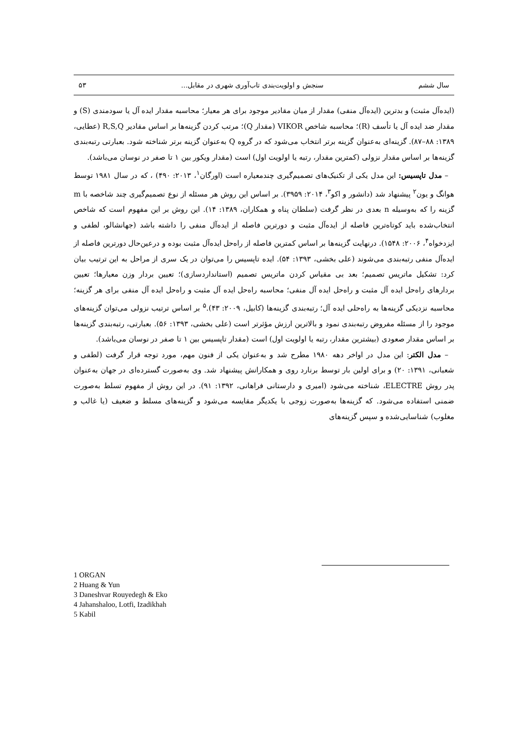سال ششم سنجش و اولویت‌بندی تاب‌آوری شهری در مقابل... ۵۳
(ایده‌آل مثبت) و بدترین (ایده‌آل منفی) مقدار از میان مقادیر موجود برای هر معیار؛ محاسبه مقدار ایده آل یا سودمندی (S) و مقدار ضد ایده آل یا تأسف (R)؛ محاسبه شاخص VIKOR (مقدار Q)؛ مرتب کردن گزینه‌ها بر اساس مقادیر R,S,Q (عطایی، ۱۳۸۹: ۸۸–۸۷). گزینه‌ای به‌عنوان گزینه برتر انتخاب می‌شود که در گروه Q به‌عنوان گزینه برتر شناخته شود. بعبارتی رتبه‌بندی گزینه‌ها بر اساس مقدار نزولی (کمترین مقدار، رتبه یا اولویت اول) است (مقدار ویکور بین ۱ تا صفر در نوسان می‌باشد).
– مدل تاپسیس: این مدل یکی از تکنیک‌های تصمیم‌گیری چندمعیاره است (اورگان<sup>۱</sup>، ۲۰۱۳: ۴۹۰) ، که در سال ۱۹۸۱ توسط هوانگ و یون<sup>۲</sup> پیشنهاد شد (دانشور و اکو<sup>۳</sup>، ۲۰۱۴: ۳۹۵۹). بر اساس این روش هر مسئله از نوع تصمیم‌گیری چند شاخصه با m گزینه را که به‌وسیله n بعدی در نظر گرفت (سلطان پناه و همکاران، ۱۳۸۹: ۱۴). این روش بر این مفهوم است که شاخص انتخاب‌شده باید کوتاه‌ترین فاصله از ایده‌آل مثبت و دورترین فاصله از ایده‌آل منفی را داشته باشد (جهانشالو، لطفی و ایزدخواه<sup>۴</sup>، ۲۰۰۶: ۱۵۴۸). درنهایت گزینه‌ها بر اساس کمترین فاصله از راه‌حل ایده‌آل مثبت بوده و درعین‌حال دورترین فاصله از ایده‌آل منفی رتبه‌بندی می‌شوند (علی بخشی، ۱۳۹۳: ۵۴). ایده تاپسیس را می‌توان در یک سری از مراحل به این ترتیب بیان کرد: تشکیل ماتریس تصمیم؛ بعد بی مقیاس کردن ماتریس تصمیم (استانداردسازی)؛ تعیین بردار وزن معیارها؛ تعیین بردارهای راه‌حل ایده آل مثبت و راه‌حل ایده آل منفی؛ محاسبه راه‌حل ایده آل مثبت و راه‌حل ایده آل منفی برای هر گزینه؛ محاسبه نزدیکی گزینه‌ها به راه‌حلی ایده آل؛ رتبه‌بندی گزینه‌ها (کابیل، ۲۰۰۹: ۴۳).<sup>۵</sup> بر اساس ترتیب نزولی می‌توان گزینه‌های موجود را از مسئله مفروض رتبه‌بندی نمود و بالاترین ارزش مؤثرتر است (علی بخشی، ۱۳۹۳: ۵۶). بعبارتی، رتبه‌بندی گزینه‌ها بر اساس مقدار صعودی (بیشترین مقدار، رتبه یا اولویت اول) است (مقدار تاپسیس بین ۱ تا صفر در نوسان می‌باشد).
– مدل الکتر: این مدل در اواخر دهه ۱۹۸۰ مطرح شد و به‌عنوان یکی از فنون مهم، مورد توجه قرار گرفت (لطفی و شعبانی، ۱۳۹۱: ۲۰) و برای اولین بار توسط برنارد روی و همکارانش پیشنهاد شد. وی به‌صورت گسترده‌ای در جهان به‌عنوان پدر روش ELECTRE، شناخته می‌شود (امیری و دارستانی فراهانی، ۱۳۹۲: ۹۱). در این روش از مفهوم تسلط به‌صورت ضمنی استفاده می‌شود. که گزینه‌ها به‌صورت زوجی با یکدیگر مقایسه می‌شود و گزینه‌های مسلط و ضعیف (یا غالب و مغلوب) شناسایی‌شده و سپس گزینه‌های
1 ORGAN
2 Huang & Yun
3 Daneshvar Rouyedegh & Eko
4 Jahanshaloo, Lotfi, Izadikhah
5 Kabil